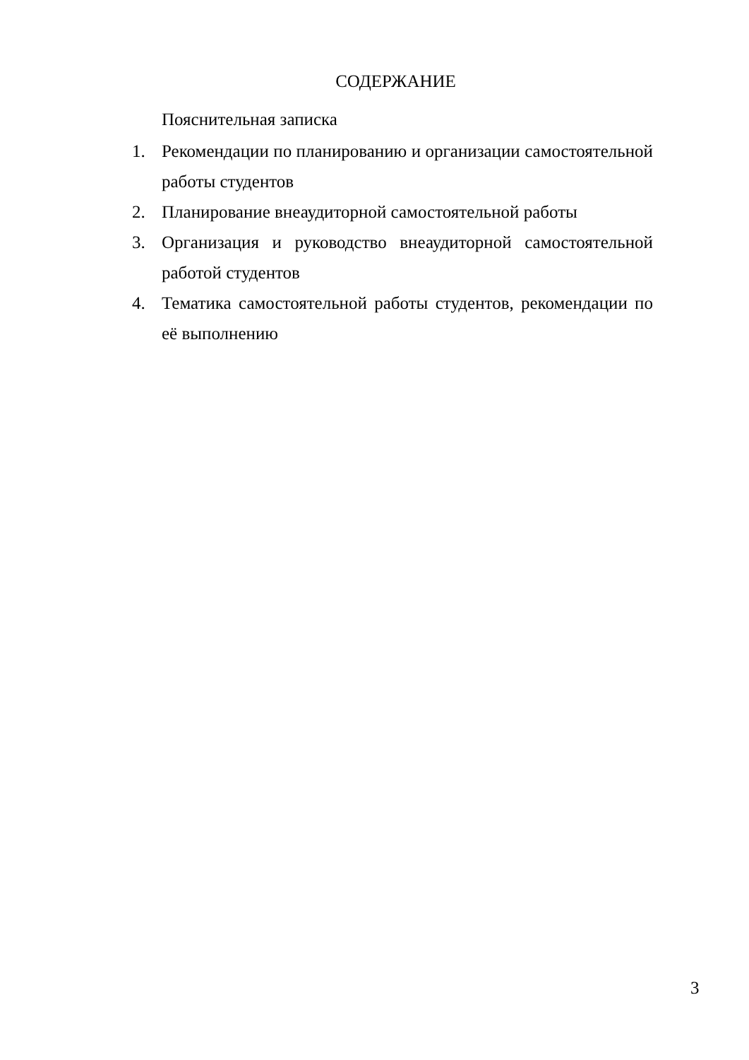СОДЕРЖАНИЕ
Пояснительная записка
1. Рекомендации по планированию и организации самостоятельной работы студентов
2. Планирование внеаудиторной самостоятельной работы
3. Организация и руководство внеаудиторной самостоятельной работой студентов
4. Тематика самостоятельной работы студентов, рекомендации по её выполнению
3